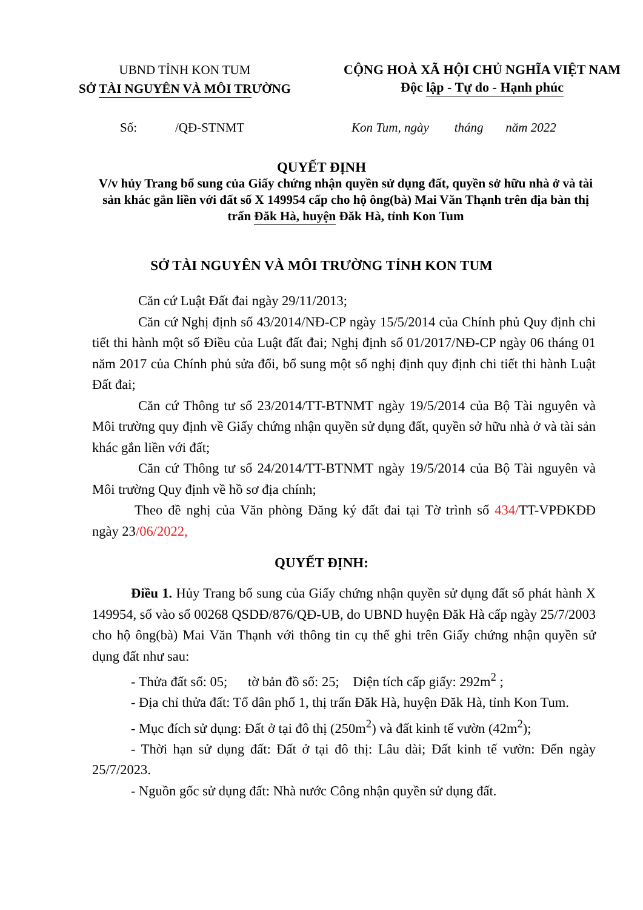UBND TỈNH KON TUM
SỞ TÀI NGUYÊN VÀ MÔI TRƯỜNG
CỘNG HOÀ XÃ HỘI CHỦ NGHĨA VIỆT NAM
Độc lập - Tự do - Hạnh phúc
Số: /QĐ-STNMT Kon Tum, ngày tháng năm 2022
QUYẾT ĐỊNH
V/v hủy Trang bổ sung của Giấy chứng nhận quyền sử dụng đất, quyền sở hữu nhà ở và tài sản khác gắn liền với đất số X 149954 cấp cho hộ ông(bà) Mai Văn Thạnh trên địa bàn thị trấn Đăk Hà, huyện Đăk Hà, tỉnh Kon Tum
SỞ TÀI NGUYÊN VÀ MÔI TRƯỜNG TỈNH KON TUM
Căn cứ Luật Đất đai ngày 29/11/2013;
Căn cứ Nghị định số 43/2014/NĐ-CP ngày 15/5/2014 của Chính phủ Quy định chi tiết thi hành một số Điều của Luật đất đai; Nghị định số 01/2017/NĐ-CP ngày 06 tháng 01 năm 2017 của Chính phủ sửa đổi, bổ sung một số nghị định quy định chi tiết thi hành Luật Đất đai;
Căn cứ Thông tư số 23/2014/TT-BTNMT ngày 19/5/2014 của Bộ Tài nguyên và Môi trường quy định về Giấy chứng nhận quyền sử dụng đất, quyền sở hữu nhà ở và tài sản khác gắn liền với đất;
Căn cứ Thông tư số 24/2014/TT-BTNMT ngày 19/5/2014 của Bộ Tài nguyên và Môi trường Quy định về hồ sơ địa chính;
Theo đề nghị của Văn phòng Đăng ký đất đai tại Tờ trình số 434/TT-VPĐKĐĐ ngày 23/06/2022,
QUYẾT ĐỊNH:
Điều 1. Hủy Trang bổ sung của Giấy chứng nhận quyền sử dụng đất số phát hành X 149954, số vào sổ 00268 QSDĐ/876/QĐ-UB, do UBND huyện Đăk Hà cấp ngày 25/7/2003 cho hộ ông(bà) Mai Văn Thạnh với thông tin cụ thể ghi trên Giấy chứng nhận quyền sử dụng đất như sau:
- Thửa đất số: 05; tờ bản đồ số: 25; Diện tích cấp giấy: 292m<sup>2</sup> ;
- Địa chỉ thửa đất: Tổ dân phố 1, thị trấn Đăk Hà, huyện Đăk Hà, tỉnh Kon Tum.
- Mục đích sử dụng: Đất ở tại đô thị (250m<sup>2</sup>) và đất kinh tế vườn (42m<sup>2</sup>);
- Thời hạn sử dụng đất: Đất ở tại đô thị: Lâu dài; Đất kinh tế vườn: Đến ngày 25/7/2023.
- Nguồn gốc sử dụng đất: Nhà nước Công nhận quyền sử dụng đất.